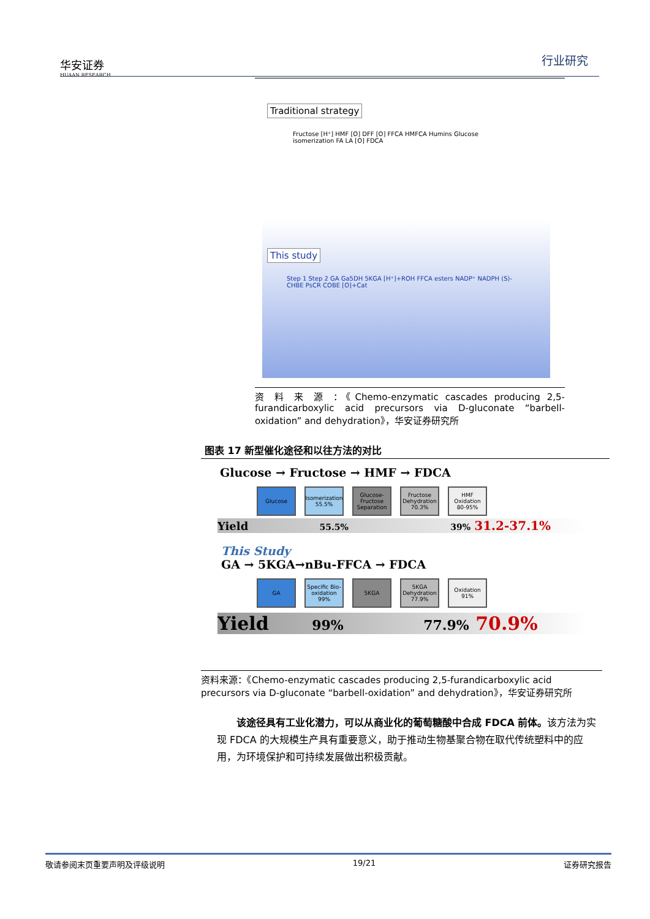华安证券
HUAAN RESEARCH
行业研究
Traditional strategy
Fructose [H⁺] HMF [O] DFF [O] FFCA HMFCA Humins Glucose isomerization FA LA [O] FDCA
This study
Step 1 Step 2 GA Ga5DH 5KGA [H⁺]+ROH FFCA esters NADP⁺ NADPH (S)-CHBE PsCR COBE [O]+Cat
资 料 来 源 ：《Chemo-enzymatic cascades producing 2,5-furandicarboxylic acid precursors via D-gluconate “barbell-oxidation” and dehydration》，华安证券研究所
图表 17 新型催化途径和以往方法的对比
Glucose → Fructose → HMF → FDCA
Glucose Isomerization 55.5%
Glucose-Fructose Separation
Fructose Dehydration 70.3%
HMF Oxidation 80-95%
Yield 55.5% 39% 31.2-37.1%
This Study
GA → 5KGA→nBu-FFCA → FDCA
GA Specific Bio-oxidation 99%
5KGA 5KGA Dehydration 77.9%
Oxidation 91%
Yield 99% 77.9% 70.9%
资料来源：《Chemo-enzymatic cascades producing 2,5-furandicarboxylic acid precursors via D-gluconate “barbell-oxidation” and dehydration》，华安证券研究所
  该途径具有工业化潜力，可以从商业化的葡萄糖酸中合成 FDCA 前体。该方法为实现 FDCA 的大规模生产具有重要意义，助于推动生物基聚合物在取代传统塑料中的应用，为环境保护和可持续发展做出积极贡献。
敬请参阅末页重要声明及评级说明 19/21 证券研究报告